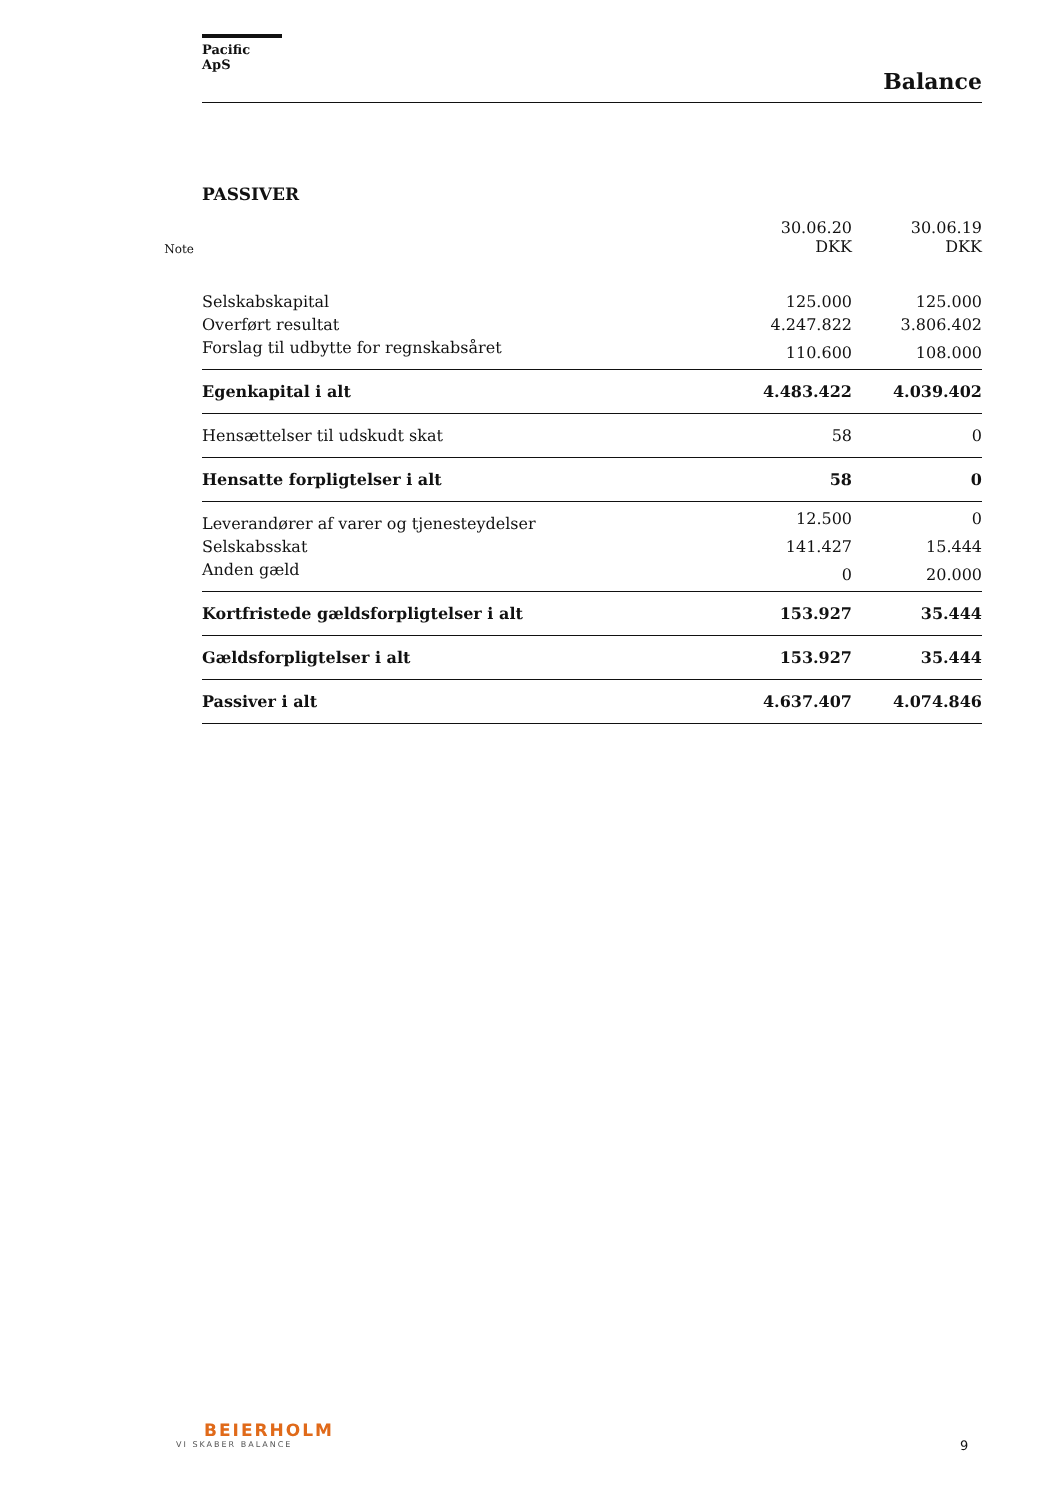Pacific ApS
Balance
PASSIVER
| Note | | 30.06.20 DKK | 30.06.19 DKK |
| --- | --- | --- | --- |
| | Selskabskapital | 125.000 | 125.000 |
| | Overført resultat | 4.247.822 | 3.806.402 |
| | Forslag til udbytte for regnskabsåret | 110.600 | 108.000 |
| | Egenkapital i alt | 4.483.422 | 4.039.402 |
| | Hensættelser til udskudt skat | 58 | 0 |
| | Hensatte forpligtelser i alt | 58 | 0 |
| | Leverandører af varer og tjenesteydelser | 12.500 | 0 |
| | Selskabsskat | 141.427 | 15.444 |
| | Anden gæld | 0 | 20.000 |
| | Kortfristede gældsforpligtelser i alt | 153.927 | 35.444 |
| | Gældsforpligtelser i alt | 153.927 | 35.444 |
| | Passiver i alt | 4.637.407 | 4.074.846 |
BEIERHOLM
VI SKABER BALANCE
9